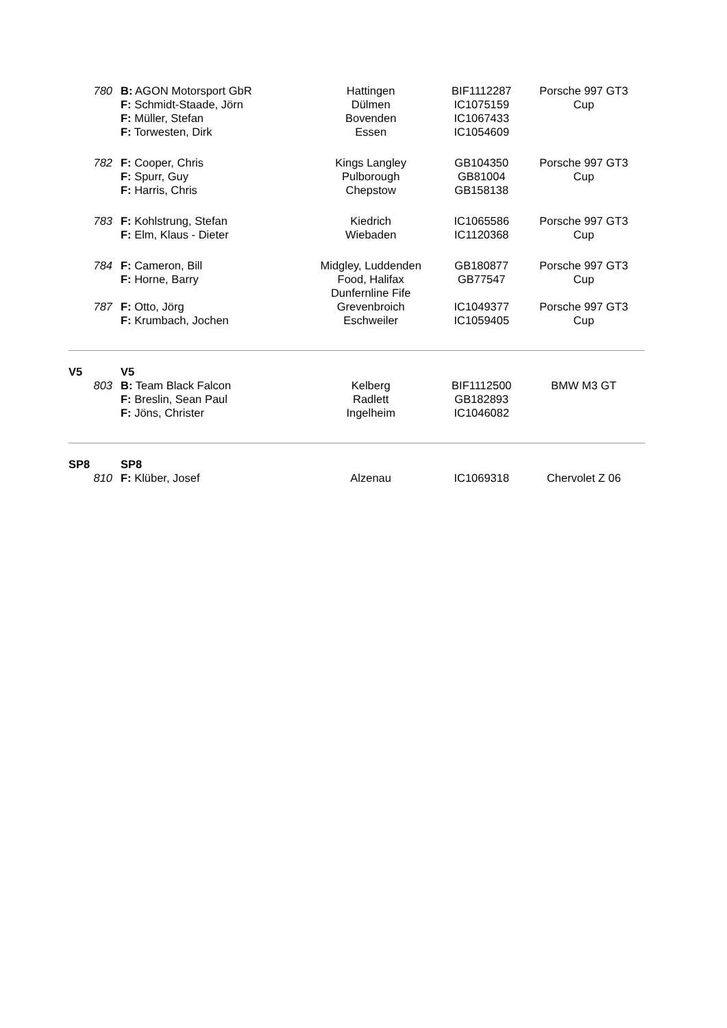| 780 | B: AGON Motorsport GbR F: Schmidt-Staade, Jörn F: Müller, Stefan F: Torwesten, Dirk | Hattingen Dülmen Bovenden Essen | BIF1112287 IC1075159 IC1067433 IC1054609 | Porsche 997 GT3 Cup |
| 782 | F: Cooper, Chris F: Spurr, Guy F: Harris, Chris | Kings Langley Pulborough Chepstow | GB104350 GB81004 GB158138 | Porsche 997 GT3 Cup |
| 783 | F: Kohlstrung, Stefan F: Elm, Klaus - Dieter | Kiedrich Wiebaden | IC1065586 IC1120368 | Porsche 997 GT3 Cup |
| 784 | F: Cameron, Bill F: Horne, Barry | Midgley, Luddenden Food, Halifax Dunfernline Fife | GB180877 GB77547 | Porsche 997 GT3 Cup |
| 787 | F: Otto, Jörg F: Krumbach, Jochen | Grevenbroich Eschweiler | IC1049377 IC1059405 | Porsche 997 GT3 Cup |
| V5 | V5 | | | |
| 803 | B: Team Black Falcon F: Breslin, Sean Paul F: Jöns, Christer | Kelberg Radlett Ingelheim | BIF1112500 GB182893 IC1046082 | BMW M3 GT |
| SP8 | SP8 | | | |
| 810 | F: Klüber, Josef | Alzenau | IC1069318 | Chervolet Z 06 |